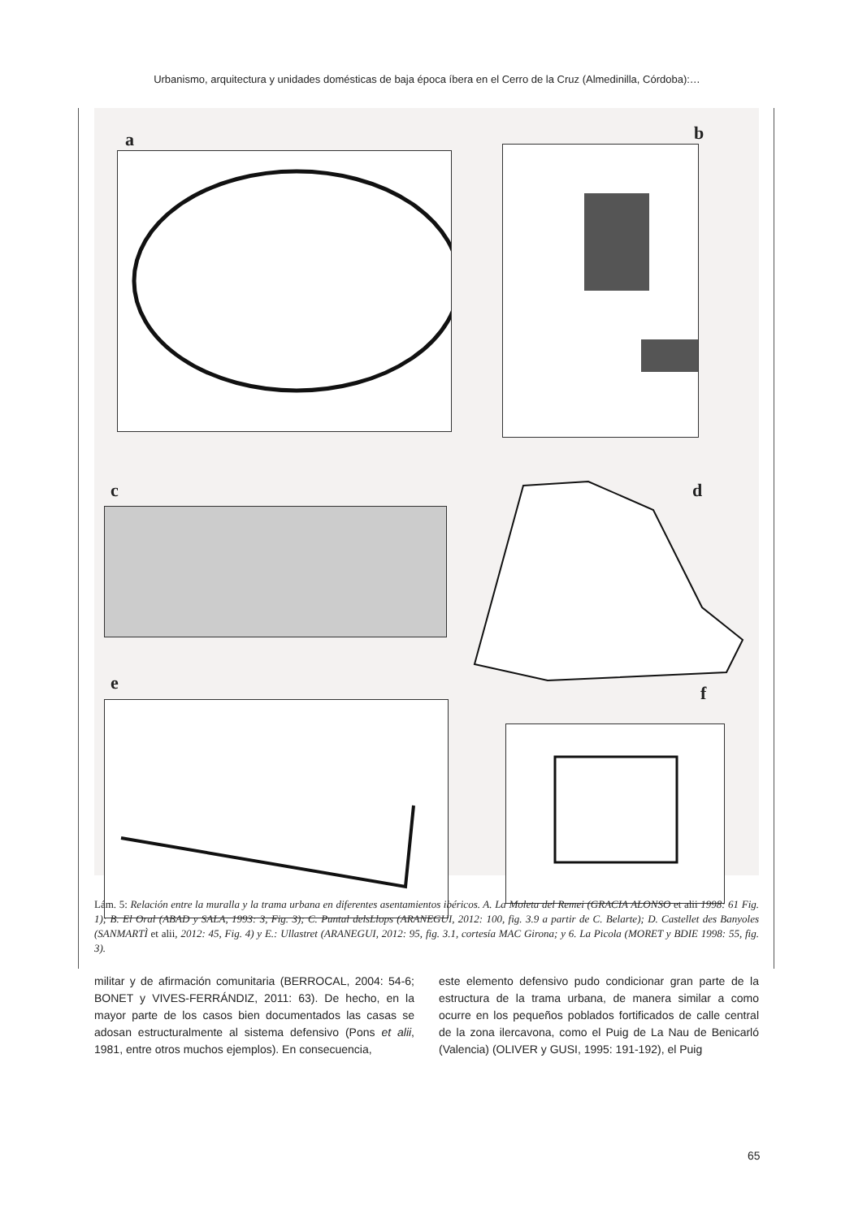Urbanismo, arquitectura y unidades domésticas de baja época íbera en el Cerro de la Cruz (Almedinilla, Córdoba):…
a b
c d
e f
Lám. 5: Relación entre la muralla y la trama urbana en diferentes asentamientos ibéricos. A. La Moleta del Remei (GRACIA ALONSO et alii 1998: 61 Fig. 1); B. El Oral (ABAD y SALA, 1993: 3, Fig. 3); C. Puntal delsLlops (ARANEGUI, 2012: 100, fig. 3.9 a partir de C. Belarte); D. Castellet des Banyoles (SANMARTÌ et alii, 2012: 45, Fig. 4) y E.: Ullastret (ARANEGUI, 2012: 95, fig. 3.1, cortesía MAC Girona; y 6. La Picola (MORET y BDIE 1998: 55, fig. 3).
militar y de afirmación comunitaria (BERROCAL, 2004: 54-6; BONET y VIVES-FERRÁNDIZ, 2011: 63). De hecho, en la mayor parte de los casos bien documentados las casas se adosan estructuralmente al sistema defensivo (Pons et alii, 1981, entre otros muchos ejemplos). En consecuencia,
este elemento defensivo pudo condicionar gran parte de la estructura de la trama urbana, de manera similar a como ocurre en los pequeños poblados fortificados de calle central de la zona ilercavona, como el Puig de La Nau de Benicarló (Valencia) (OLIVER y GUSI, 1995: 191-192), el Puig
65